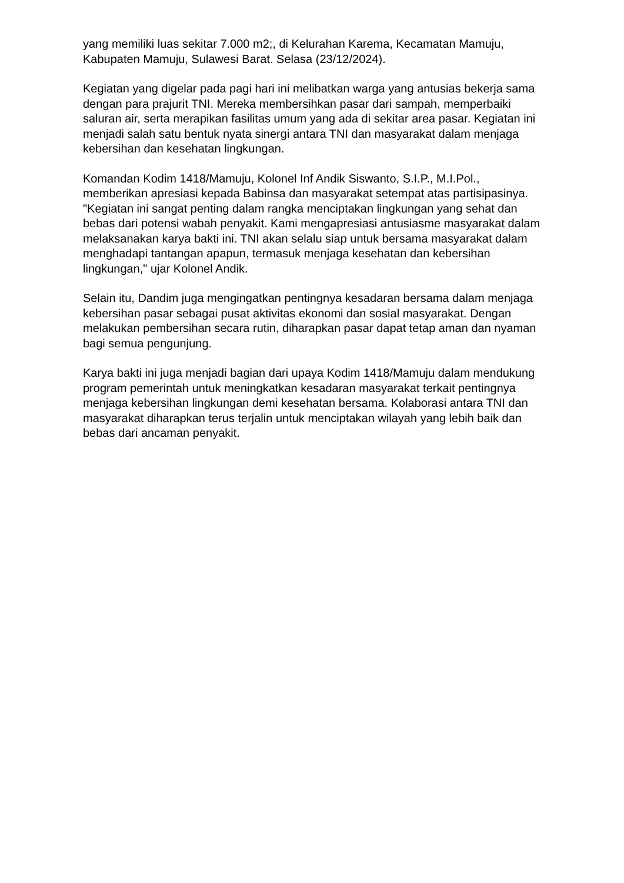yang memiliki luas sekitar 7.000 m2;, di Kelurahan Karema, Kecamatan Mamuju, Kabupaten Mamuju, Sulawesi Barat. Selasa (23/12/2024).
Kegiatan yang digelar pada pagi hari ini melibatkan warga yang antusias bekerja sama dengan para prajurit TNI. Mereka membersihkan pasar dari sampah, memperbaiki saluran air, serta merapikan fasilitas umum yang ada di sekitar area pasar. Kegiatan ini menjadi salah satu bentuk nyata sinergi antara TNI dan masyarakat dalam menjaga kebersihan dan kesehatan lingkungan.
Komandan Kodim 1418/Mamuju, Kolonel Inf Andik Siswanto, S.I.P., M.I.Pol., memberikan apresiasi kepada Babinsa dan masyarakat setempat atas partisipasinya. "Kegiatan ini sangat penting dalam rangka menciptakan lingkungan yang sehat dan bebas dari potensi wabah penyakit. Kami mengapresiasi antusiasme masyarakat dalam melaksanakan karya bakti ini. TNI akan selalu siap untuk bersama masyarakat dalam menghadapi tantangan apapun, termasuk menjaga kesehatan dan kebersihan lingkungan," ujar Kolonel Andik.
Selain itu, Dandim juga mengingatkan pentingnya kesadaran bersama dalam menjaga kebersihan pasar sebagai pusat aktivitas ekonomi dan sosial masyarakat. Dengan melakukan pembersihan secara rutin, diharapkan pasar dapat tetap aman dan nyaman bagi semua pengunjung.
Karya bakti ini juga menjadi bagian dari upaya Kodim 1418/Mamuju dalam mendukung program pemerintah untuk meningkatkan kesadaran masyarakat terkait pentingnya menjaga kebersihan lingkungan demi kesehatan bersama. Kolaborasi antara TNI dan masyarakat diharapkan terus terjalin untuk menciptakan wilayah yang lebih baik dan bebas dari ancaman penyakit.